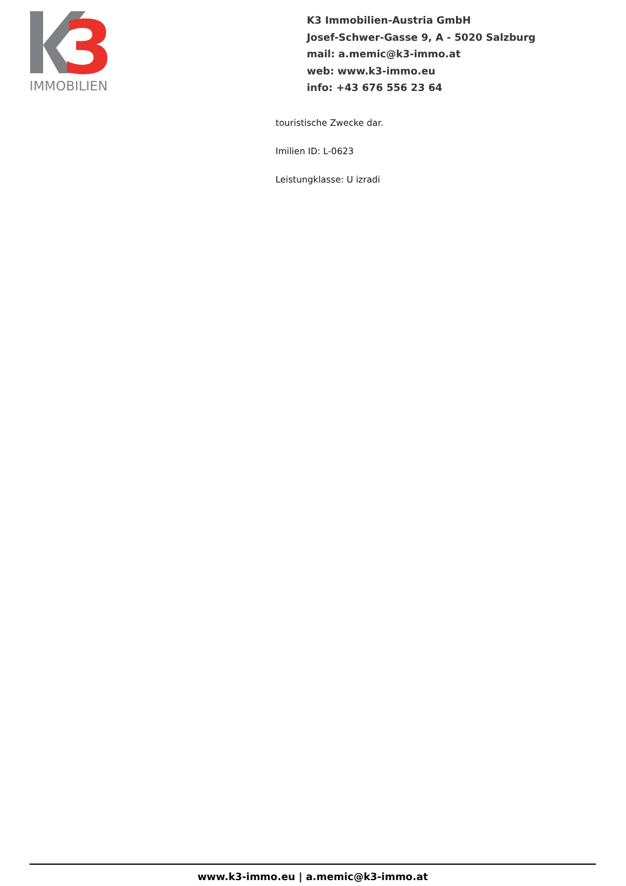3
IMMOBILIEN
K3 Immobilien-Austria GmbH
Josef-Schwer-Gasse 9, A - 5020 Salzburg
mail: a.memic@k3-immo.at
web: www.k3-immo.eu
info: +43 676 556 23 64
touristische Zwecke dar.
Imilien ID: L-0623
Leistungklasse: U izradi
www.k3-immo.eu | a.memic@k3-immo.at